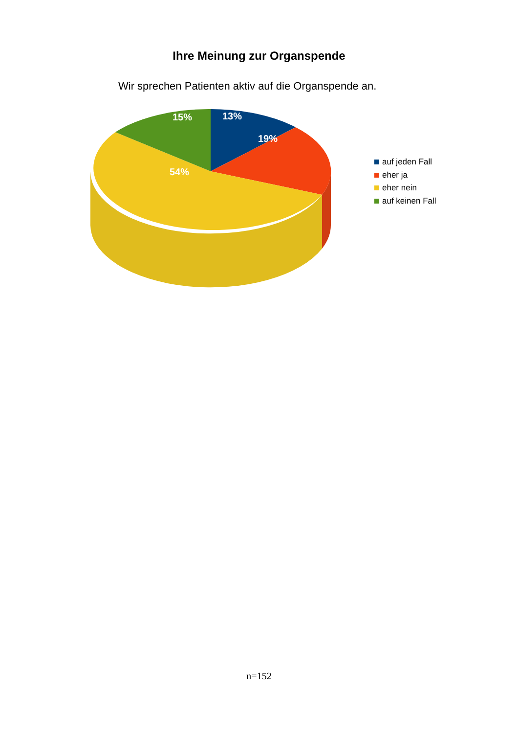Ihre Meinung zur Organspende
Wir sprechen Patienten aktiv auf die Organspende an.
13%
19%
54%
15%
auf jeden Fall
eher ja
eher nein
auf keinen Fall
n=152